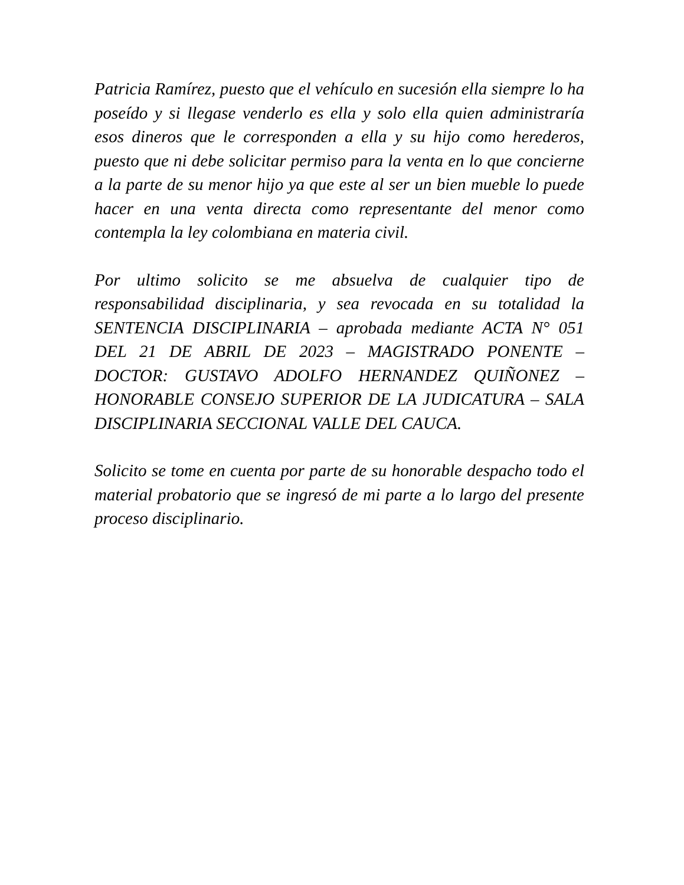Patricia Ramírez, puesto que el vehículo en sucesión ella siempre lo ha poseído y si llegase venderlo es ella y solo ella quien administraría esos dineros que le corresponden a ella y su hijo como herederos, puesto que ni debe solicitar permiso para la venta en lo que concierne a la parte de su menor hijo ya que este al ser un bien mueble lo puede hacer en una venta directa como representante del menor como contempla la ley colombiana en materia civil.
Por ultimo solicito se me absuelva de cualquier tipo de responsabilidad disciplinaria, y sea revocada en su totalidad la SENTENCIA DISCIPLINARIA – aprobada mediante ACTA N° 051 DEL 21 DE ABRIL DE 2023 – MAGISTRADO PONENTE – DOCTOR: GUSTAVO ADOLFO HERNANDEZ QUIÑONEZ – HONORABLE CONSEJO SUPERIOR DE LA JUDICATURA – SALA DISCIPLINARIA SECCIONAL VALLE DEL CAUCA.
Solicito se tome en cuenta por parte de su honorable despacho todo el material probatorio que se ingresó de mi parte a lo largo del presente proceso disciplinario.